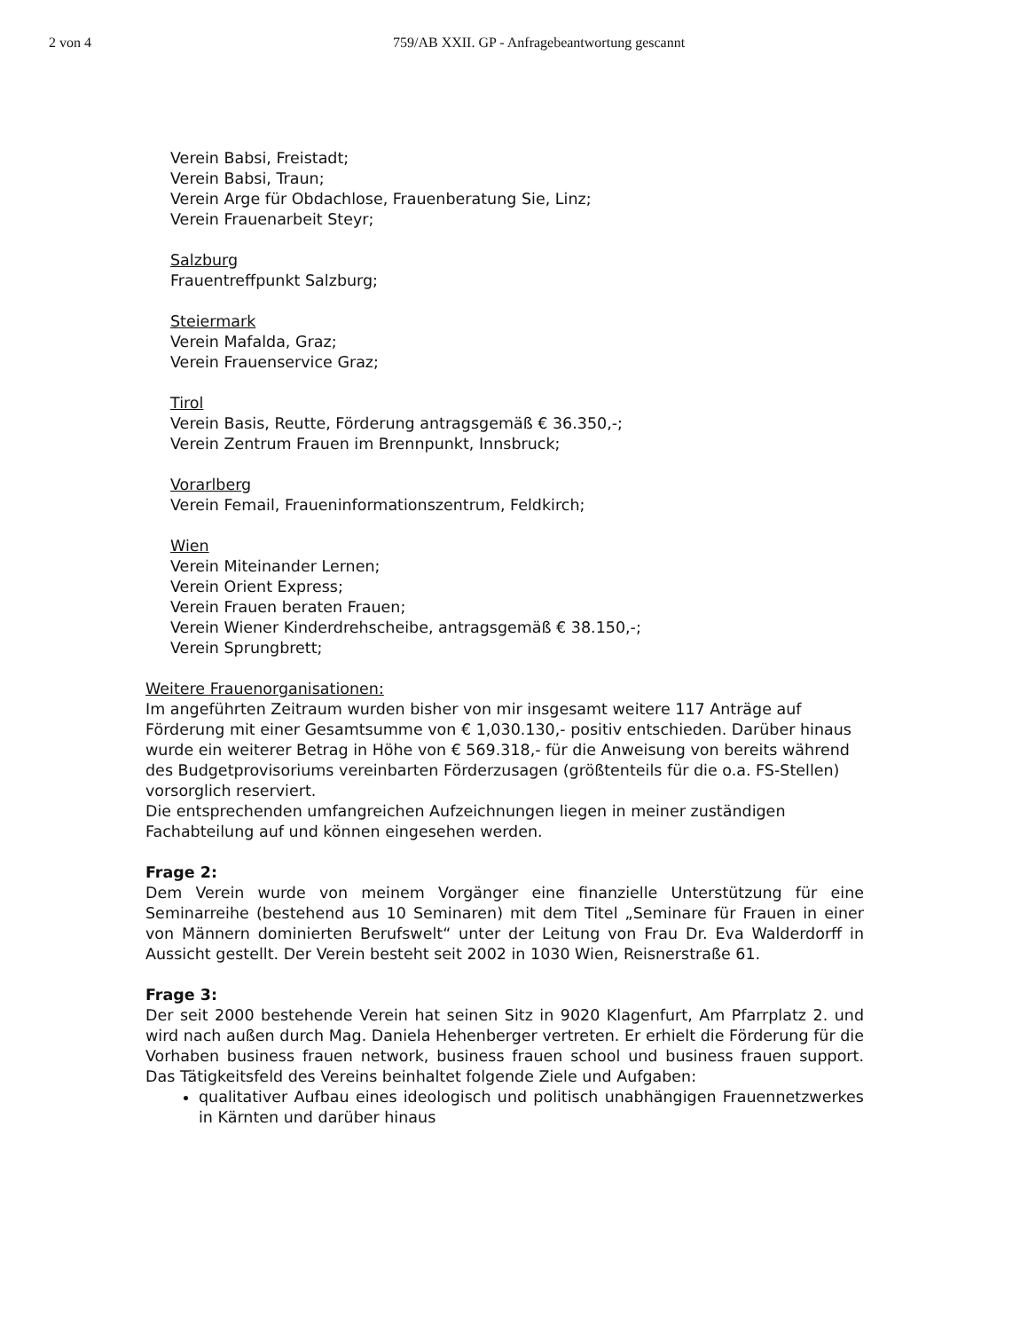2 von 4 759/AB XXII. GP - Anfragebeantwortung gescannt
Verein Babsi, Freistadt;
Verein Babsi, Traun;
Verein Arge für Obdachlose, Frauenberatung Sie, Linz;
Verein Frauenarbeit Steyr;
Salzburg
Frauentreffpunkt Salzburg;
Steiermark
Verein Mafalda, Graz;
Verein Frauenservice Graz;
Tirol
Verein Basis, Reutte, Förderung antragsgemäß € 36.350,-;
Verein Zentrum Frauen im Brennpunkt, Innsbruck;
Vorarlberg
Verein Femail, Fraueninformationszentrum, Feldkirch;
Wien
Verein Miteinander Lernen;
Verein Orient Express;
Verein Frauen beraten Frauen;
Verein Wiener Kinderdrehscheibe, antragsgemäß € 38.150,-;
Verein Sprungbrett;
Weitere Frauenorganisationen:
Im angeführten Zeitraum wurden bisher von mir insgesamt weitere 117 Anträge auf Förderung mit einer Gesamtsumme von € 1,030.130,- positiv entschieden. Darüber hinaus wurde ein weiterer Betrag in Höhe von € 569.318,- für die Anweisung von bereits während des Budgetprovisoriums vereinbarten Förderzusagen (größtenteils für die o.a. FS-Stellen) vorsorglich reserviert.
Die entsprechenden umfangreichen Aufzeichnungen liegen in meiner zuständigen Fachabteilung auf und können eingesehen werden.
Frage 2:
Dem Verein wurde von meinem Vorgänger eine finanzielle Unterstützung für eine Seminarreihe (bestehend aus 10 Seminaren) mit dem Titel „Seminare für Frauen in einer von Männern dominierten Berufswelt“ unter der Leitung von Frau Dr. Eva Walderdorff in Aussicht gestellt. Der Verein besteht seit 2002 in 1030 Wien, Reisnerstraße 61.
Frage 3:
Der seit 2000 bestehende Verein hat seinen Sitz in 9020 Klagenfurt, Am Pfarrplatz 2. und wird nach außen durch Mag. Daniela Hehenberger vertreten. Er erhielt die Förderung für die Vorhaben business frauen network, business frauen school und business frauen support. Das Tätigkeitsfeld des Vereins beinhaltet folgende Ziele und Aufgaben:
qualitativer Aufbau eines ideologisch und politisch unabhängigen Frauennetzwerkes in Kärnten und darüber hinaus